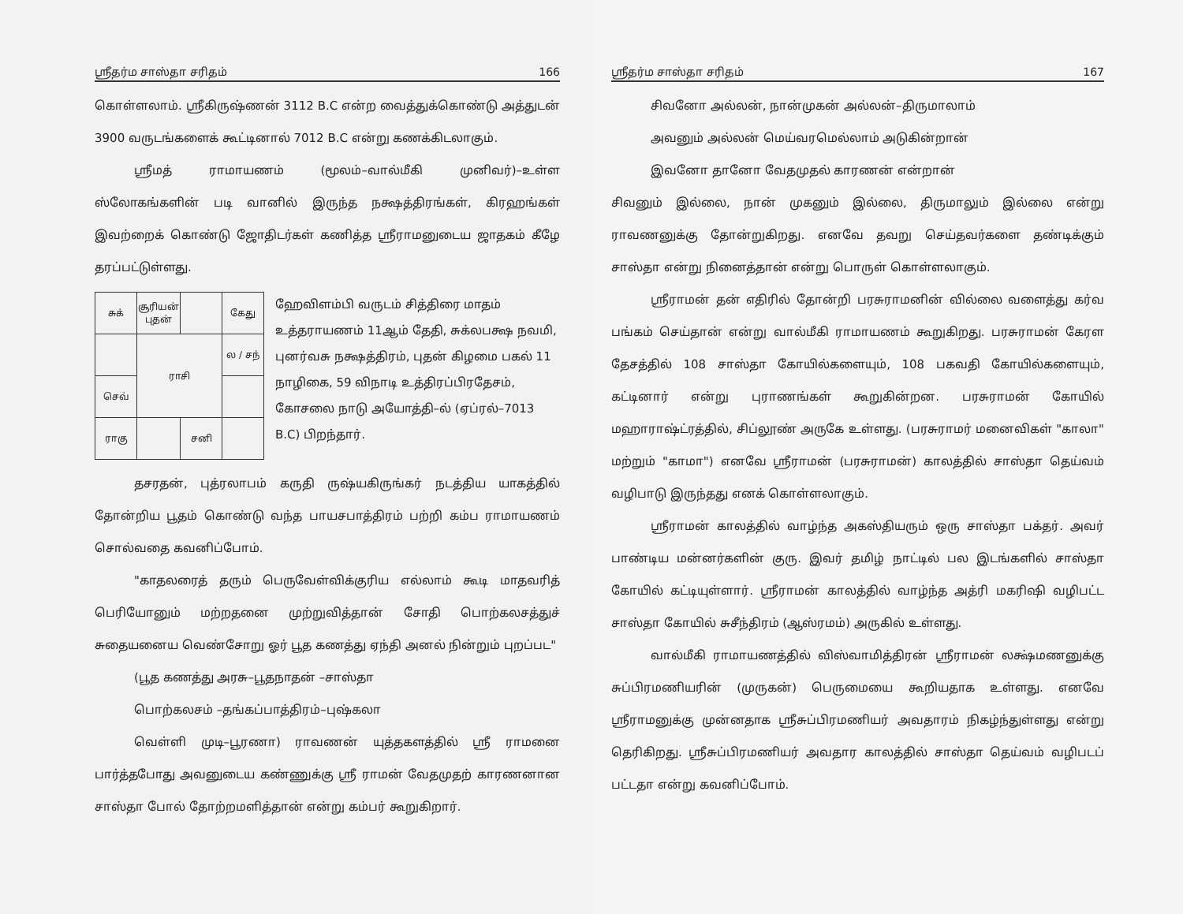ஸ்ரீதர்ம சாஸ்தா சரிதம் 166
கொள்ளலாம். ஸ்ரீகிருஷ்ணன் 3112 B.C என்ற வைத்துக்கொண்டு அத்துடன் 3900 வருடங்களைக் கூட்டினால் 7012 B.C என்று கணக்கிடலாகும்.
ஸ்ரீமத் ராமாயணம் (மூலம்–வால்மீகி முனிவர்)–உள்ள ஸ்லோகங்களின் படி வானில் இருந்த நக்ஷத்திரங்கள், கிரஹங்கள் இவற்றைக் கொண்டு ஜோதிடர்கள் கணித்த ஸ்ரீராமனுடைய ஜாதகம் கீழே தரப்பட்டுள்ளது.
| சுக் | சூரியன் புதன் | | கேது |
| | ராசி | | ல / சந் |
| செவ் | | | |
| ராகு | | சனி | |
ஹேவிளம்பி வருடம் சித்திரை மாதம் உத்தராயணம் 11ஆம் தேதி, சுக்லபக்ஷ நவமி, புனர்வசு நக்ஷத்திரம், புதன் கிழமை பகல் 11 நாழிகை, 59 விநாடி உத்திரப்பிரதேசம், கோசலை நாடு அயோத்தி–ல் (ஏப்ரல்–7013 B.C) பிறந்தார்.
தசரதன், புத்ரலாபம் கருதி ருஷ்யகிருங்கர் நடத்திய யாகத்தில் தோன்றிய பூதம் கொண்டு வந்த பாயசபாத்திரம் பற்றி கம்ப ராமாயணம் சொல்வதை கவனிப்போம்.
"காதலரைத் தரும் பெருவேள்விக்குரிய எல்லாம் கூடி மாதவரித் பெரியோனும் மற்றதனை முற்றுவித்தான் சோதி பொற்கலசத்துச் சுதையனைய வெண்சோறு ஓர் பூத கணத்து ஏந்தி அனல் நின்றும் புறப்பட"
(பூத கணத்து அரசு–பூதநாதன் –சாஸ்தா
பொற்கலசம் –தங்கப்பாத்திரம்–புஷ்கலா
வெள்ளி முடி–பூரணா) ராவணன் யுத்தகளத்தில் ஸ்ரீ ராமனை பார்த்தபோது அவனுடைய கண்ணுக்கு ஸ்ரீ ராமன் வேதமுதற் காரணனான சாஸ்தா போல் தோற்றமளித்தான் என்று கம்பர் கூறுகிறார்.
ஸ்ரீதர்ம சாஸ்தா சரிதம் 167
சிவனோ அல்லன், நான்முகன் அல்லன்–திருமாலாம்
அவனும் அல்லன் மெய்வரமெல்லாம் அடுகின்றான்
இவனோ தானோ வேதமுதல் காரணன் என்றான்
சிவனும் இல்லை, நான் முகனும் இல்லை, திருமாலும் இல்லை என்று ராவணனுக்கு தோன்றுகிறது. எனவே தவறு செய்தவர்களை தண்டிக்கும் சாஸ்தா என்று நினைத்தான் என்று பொருள் கொள்ளலாகும்.
ஸ்ரீராமன் தன் எதிரில் தோன்றி பரசுராமனின் வில்லை வளைத்து கர்வ பங்கம் செய்தான் என்று வால்மீகி ராமாயணம் கூறுகிறது. பரசுராமன் கேரள தேசத்தில் 108 சாஸ்தா கோயில்களையும், 108 பகவதி கோயில்களையும், கட்டினார் என்று புராணங்கள் கூறுகின்றன. பரசுராமன் கோயில் மஹாராஷ்ட்ரத்தில், சிப்லூண் அருகே உள்ளது. (பரசுராமர் மனைவிகள் "காலா" மற்றும் "காமா") எனவே ஸ்ரீராமன் (பரசுராமன்) காலத்தில் சாஸ்தா தெய்வம் வழிபாடு இருந்தது எனக் கொள்ளலாகும்.
ஸ்ரீராமன் காலத்தில் வாழ்ந்த அகஸ்தியரும் ஒரு சாஸ்தா பக்தர். அவர் பாண்டிய மன்னர்களின் குரு. இவர் தமிழ் நாட்டில் பல இடங்களில் சாஸ்தா கோயில் கட்டியுள்ளார். ஸ்ரீராமன் காலத்தில் வாழ்ந்த அத்ரி மகரிஷி வழிபட்ட சாஸ்தா கோயில் சுசீந்திரம் (ஆஸ்ரமம்) அருகில் உள்ளது.
வால்மீகி ராமாயணத்தில் விஸ்வாமித்திரன் ஸ்ரீராமன் லக்ஷ்மணனுக்கு சுப்பிரமணியரின் (முருகன்) பெருமையை கூறியதாக உள்ளது. எனவே ஸ்ரீராமனுக்கு முன்னதாக ஸ்ரீசுப்பிரமணியர் அவதாரம் நிகழ்ந்துள்ளது என்று தெரிகிறது. ஸ்ரீசுப்பிரமணியர் அவதார காலத்தில் சாஸ்தா தெய்வம் வழிபடப் பட்டதா என்று கவனிப்போம்.